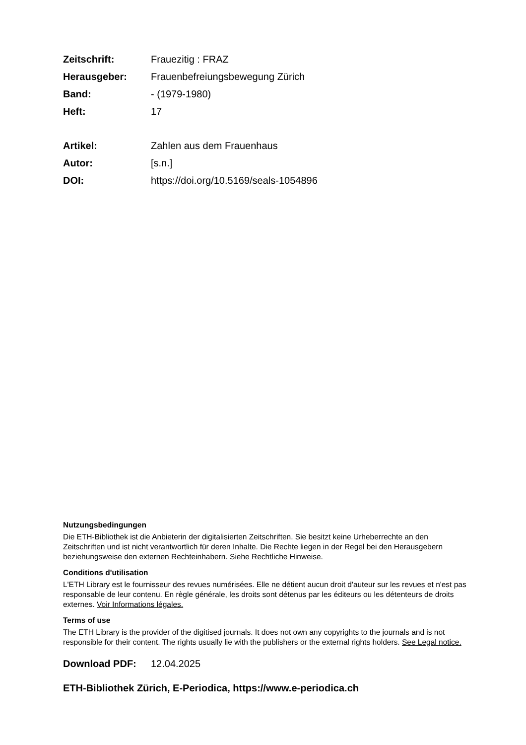Zeitschrift: Frauezitig : FRAZ
Herausgeber: Frauenbefreiungsbewegung Zürich
Band: - (1979-1980)
Heft: 17
Artikel: Zahlen aus dem Frauenhaus
Autor: [s.n.]
DOI: https://doi.org/10.5169/seals-1054896
Nutzungsbedingungen
Die ETH-Bibliothek ist die Anbieterin der digitalisierten Zeitschriften. Sie besitzt keine Urheberrechte an den Zeitschriften und ist nicht verantwortlich für deren Inhalte. Die Rechte liegen in der Regel bei den Herausgebern beziehungsweise den externen Rechteinhabern. Siehe Rechtliche Hinweise.
Conditions d'utilisation
L'ETH Library est le fournisseur des revues numérisées. Elle ne détient aucun droit d'auteur sur les revues et n'est pas responsable de leur contenu. En règle générale, les droits sont détenus par les éditeurs ou les détenteurs de droits externes. Voir Informations légales.
Terms of use
The ETH Library is the provider of the digitised journals. It does not own any copyrights to the journals and is not responsible for their content. The rights usually lie with the publishers or the external rights holders. See Legal notice.
Download PDF: 12.04.2025
ETH-Bibliothek Zürich, E-Periodica, https://www.e-periodica.ch